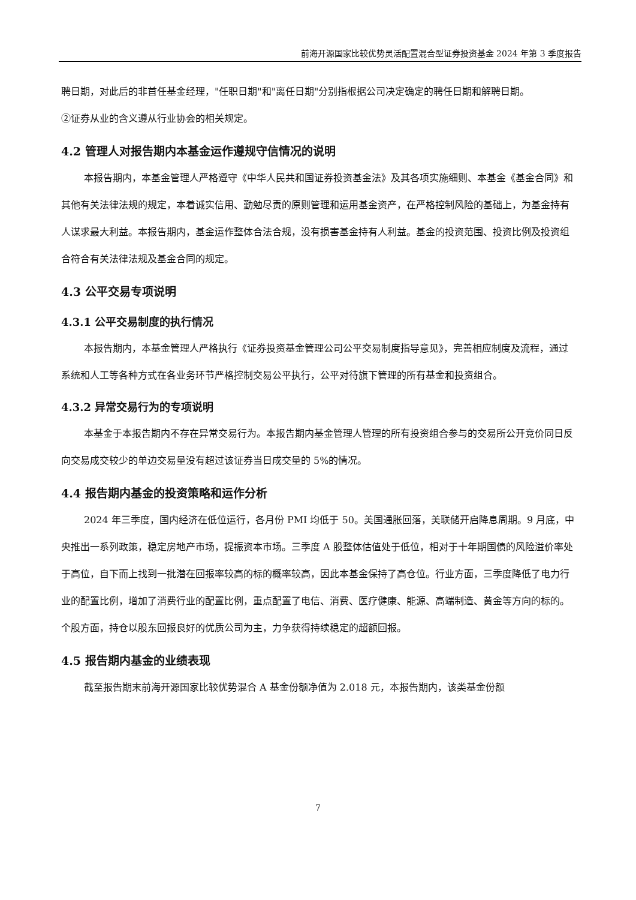前海开源国家比较优势灵活配置混合型证券投资基金 2024 年第 3 季度报告
聘日期，对此后的非首任基金经理，"任职日期"和"离任日期"分别指根据公司决定确定的聘任日期和解聘日期。
②证券从业的含义遵从行业协会的相关规定。
4.2 管理人对报告期内本基金运作遵规守信情况的说明
本报告期内，本基金管理人严格遵守《中华人民共和国证券投资基金法》及其各项实施细则、本基金《基金合同》和其他有关法律法规的规定，本着诚实信用、勤勉尽责的原则管理和运用基金资产，在严格控制风险的基础上，为基金持有人谋求最大利益。本报告期内，基金运作整体合法合规，没有损害基金持有人利益。基金的投资范围、投资比例及投资组合符合有关法律法规及基金合同的规定。
4.3 公平交易专项说明
4.3.1 公平交易制度的执行情况
本报告期内，本基金管理人严格执行《证券投资基金管理公司公平交易制度指导意见》，完善相应制度及流程，通过系统和人工等各种方式在各业务环节严格控制交易公平执行，公平对待旗下管理的所有基金和投资组合。
4.3.2 异常交易行为的专项说明
本基金于本报告期内不存在异常交易行为。本报告期内基金管理人管理的所有投资组合参与的交易所公开竞价同日反向交易成交较少的单边交易量没有超过该证券当日成交量的 5%的情况。
4.4 报告期内基金的投资策略和运作分析
2024 年三季度，国内经济在低位运行，各月份 PMI 均低于 50。美国通胀回落，美联储开启降息周期。9 月底，中央推出一系列政策，稳定房地产市场，提振资本市场。三季度 A 股整体估值处于低位，相对于十年期国债的风险溢价率处于高位，自下而上找到一批潜在回报率较高的标的概率较高，因此本基金保持了高仓位。行业方面，三季度降低了电力行业的配置比例，增加了消费行业的配置比例，重点配置了电信、消费、医疗健康、能源、高端制造、黄金等方向的标的。个股方面，持仓以股东回报良好的优质公司为主，力争获得持续稳定的超额回报。
4.5 报告期内基金的业绩表现
截至报告期末前海开源国家比较优势混合 A 基金份额净值为 2.018 元，本报告期内，该类基金份额
7